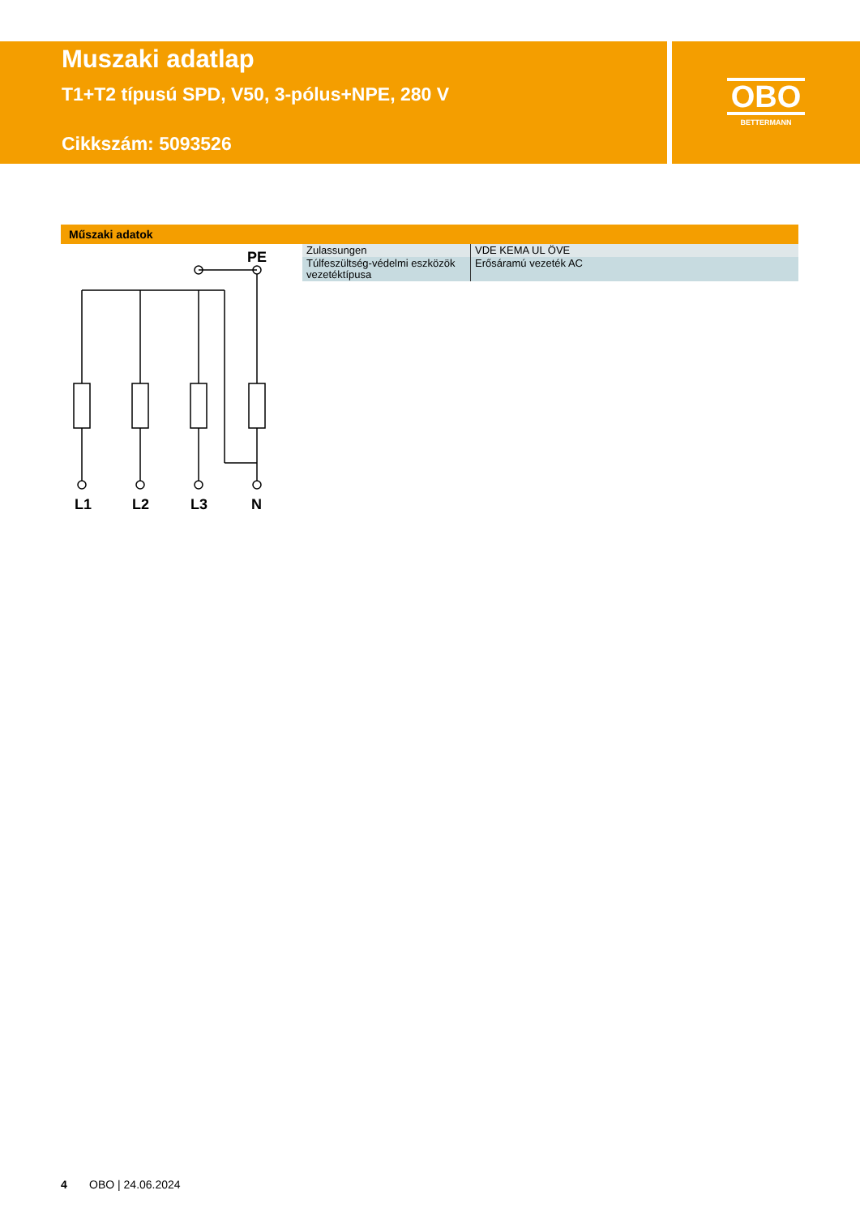Muszaki adatlap
T1+T2 típusú SPD, V50, 3-pólus+NPE, 280 V
Cikkszám: 5093526
OBO
BETTERMANN
Műszaki adatok
L1
L2
L3
N
PE
| Zulassungen | VDE KEMA UL ÖVE |
| Túlfeszültség-védelmi eszközök vezetéktípusa | Erősáramú vezeték AC |
4 OBO | 24.06.2024